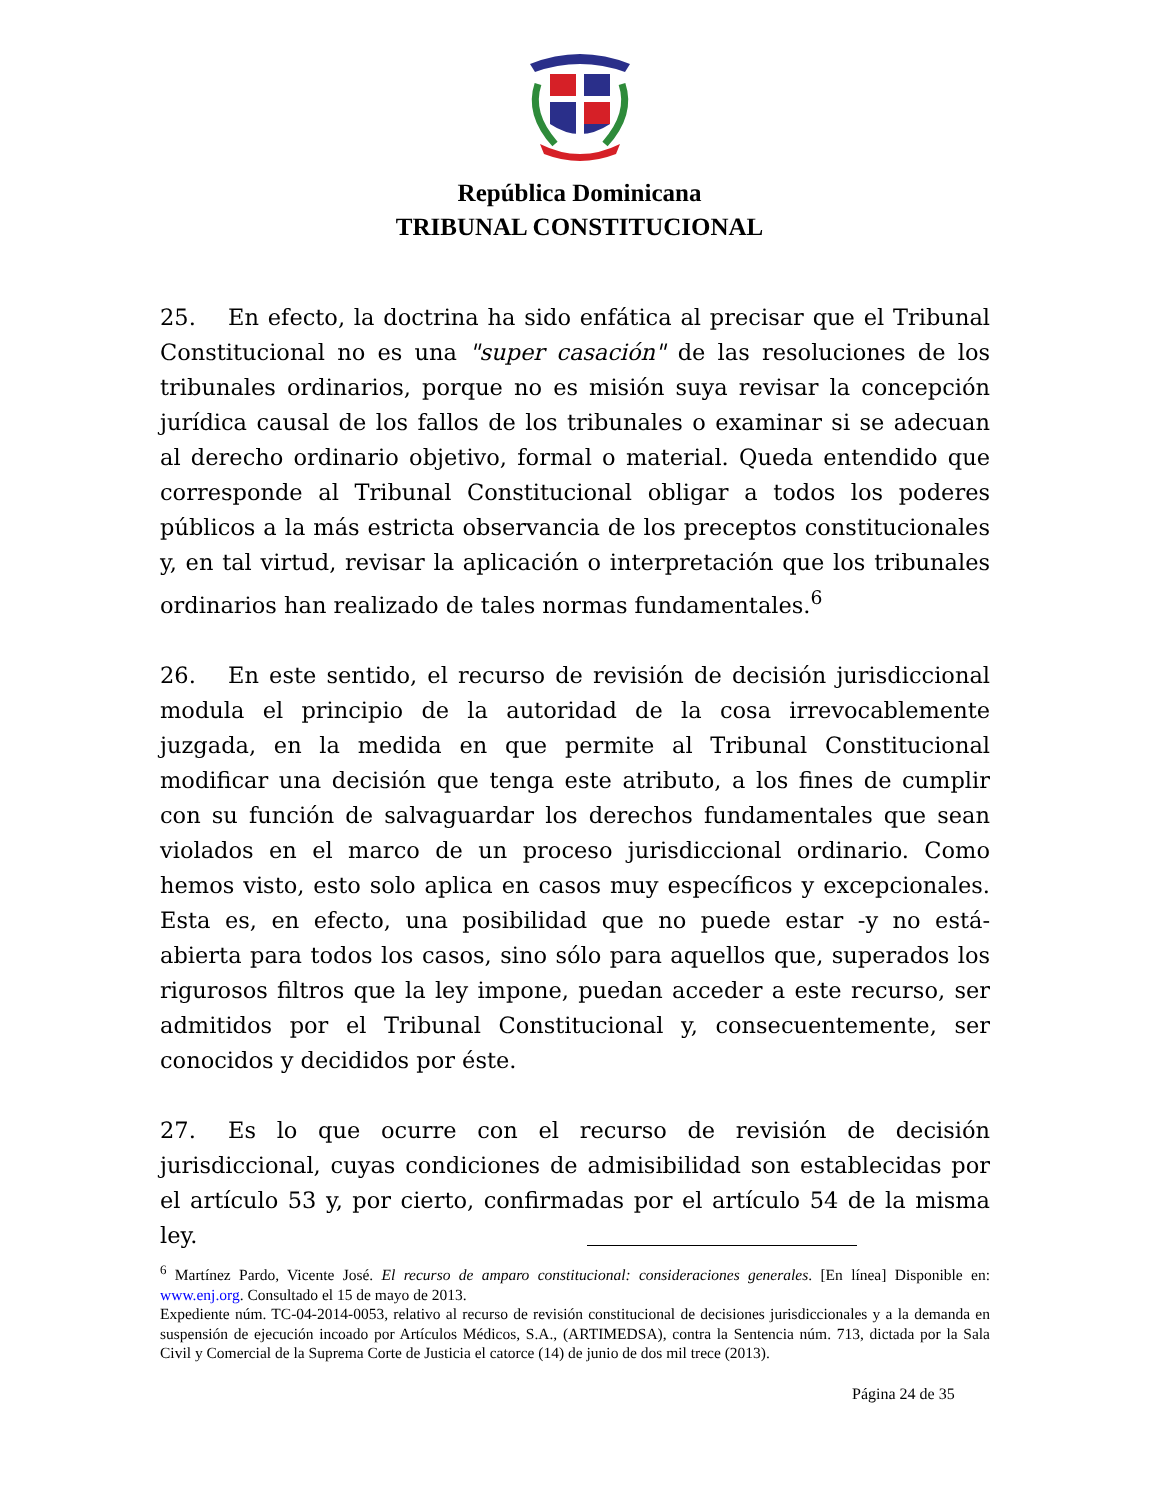República Dominicana
TRIBUNAL CONSTITUCIONAL
25. En efecto, la doctrina ha sido enfática al precisar que el Tribunal Constitucional no es una "super casación" de las resoluciones de los tribunales ordinarios, porque no es misión suya revisar la concepción jurídica causal de los fallos de los tribunales o examinar si se adecuan al derecho ordinario objetivo, formal o material. Queda entendido que corresponde al Tribunal Constitucional obligar a todos los poderes públicos a la más estricta observancia de los preceptos constitucionales y, en tal virtud, revisar la aplicación o interpretación que los tribunales ordinarios han realizado de tales normas fundamentales.<sup>6</sup>
26. En este sentido, el recurso de revisión de decisión jurisdiccional modula el principio de la autoridad de la cosa irrevocablemente juzgada, en la medida en que permite al Tribunal Constitucional modificar una decisión que tenga este atributo, a los fines de cumplir con su función de salvaguardar los derechos fundamentales que sean violados en el marco de un proceso jurisdiccional ordinario. Como hemos visto, esto solo aplica en casos muy específicos y excepcionales. Esta es, en efecto, una posibilidad que no puede estar -y no está- abierta para todos los casos, sino sólo para aquellos que, superados los rigurosos filtros que la ley impone, puedan acceder a este recurso, ser admitidos por el Tribunal Constitucional y, consecuentemente, ser conocidos y decididos por éste.
27. Es lo que ocurre con el recurso de revisión de decisión jurisdiccional, cuyas condiciones de admisibilidad son establecidas por el artículo 53 y, por cierto, confirmadas por el artículo 54 de la misma ley.
<sup>6</sup> Martínez Pardo, Vicente José. El recurso de amparo constitucional: consideraciones generales. [En línea] Disponible en: www.enj.org. Consultado el 15 de mayo de 2013.
Expediente núm. TC-04-2014-0053, relativo al recurso de revisión constitucional de decisiones jurisdiccionales y a la demanda en suspensión de ejecución incoado por Artículos Médicos, S.A., (ARTIMEDSA), contra la Sentencia núm. 713, dictada por la Sala Civil y Comercial de la Suprema Corte de Justicia el catorce (14) de junio de dos mil trece (2013).
Página 24 de 35